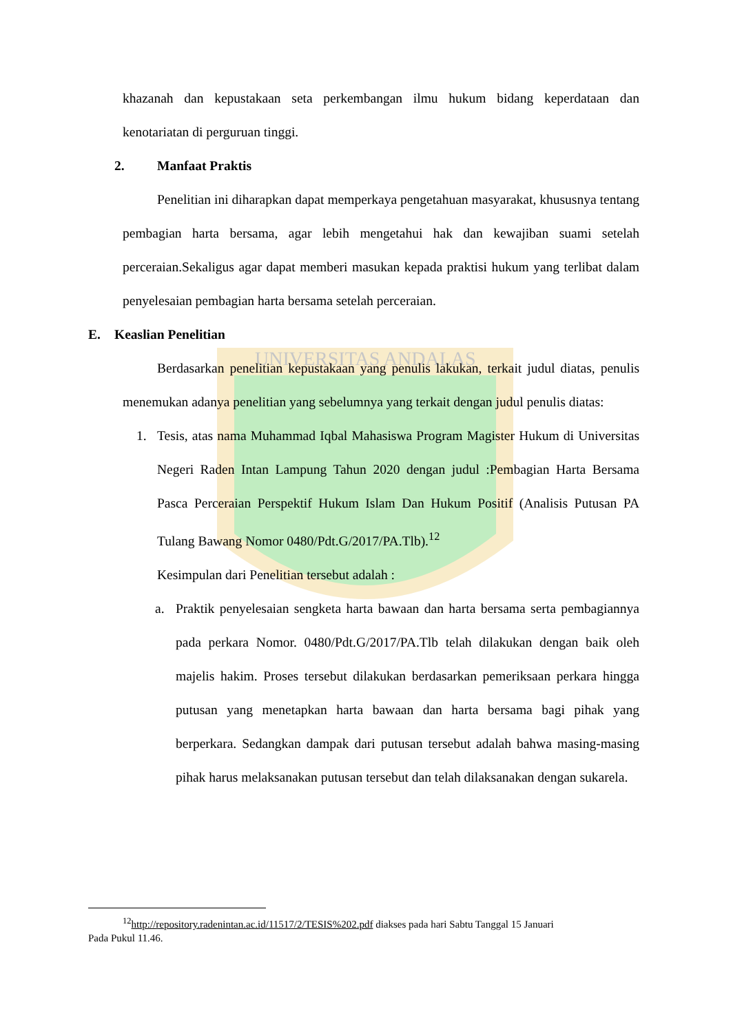UNIVERSITAS ANDALAS
khazanah dan kepustakaan seta perkembangan ilmu hukum bidang keperdataan dan kenotariatan di perguruan tinggi.
2. Manfaat Praktis
Penelitian ini diharapkan dapat memperkaya pengetahuan masyarakat, khususnya tentang pembagian harta bersama, agar lebih mengetahui hak dan kewajiban suami setelah perceraian.Sekaligus agar dapat memberi masukan kepada praktisi hukum yang terlibat dalam penyelesaian pembagian harta bersama setelah perceraian.
E. Keaslian Penelitian
Berdasarkan penelitian kepustakaan yang penulis lakukan, terkait judul diatas, penulis menemukan adanya penelitian yang sebelumnya yang terkait dengan judul penulis diatas:
1.
Tesis, atas nama Muhammad Iqbal Mahasiswa Program Magister Hukum di Universitas Negeri Raden Intan Lampung Tahun 2020 dengan judul :Pembagian Harta Bersama Pasca Perceraian Perspektif Hukum Islam Dan Hukum Positif (Analisis Putusan PA Tulang Bawang Nomor 0480/Pdt.G/2017/PA.Tlb).<sup>12</sup>
Kesimpulan dari Penelitian tersebut adalah :
a.
Praktik penyelesaian sengketa harta bawaan dan harta bersama serta pembagiannya pada perkara Nomor. 0480/Pdt.G/2017/PA.Tlb telah dilakukan dengan baik oleh majelis hakim. Proses tersebut dilakukan berdasarkan pemeriksaan perkara hingga putusan yang menetapkan harta bawaan dan harta bersama bagi pihak yang berperkara. Sedangkan dampak dari putusan tersebut adalah bahwa masing-masing pihak harus melaksanakan putusan tersebut dan telah dilaksanakan dengan sukarela.
<sup>12</sup> http://repository.radenintan.ac.id/11517/2/TESIS%202.pdf diakses pada hari Sabtu Tanggal 15 Januari
Pada Pukul 11.46.